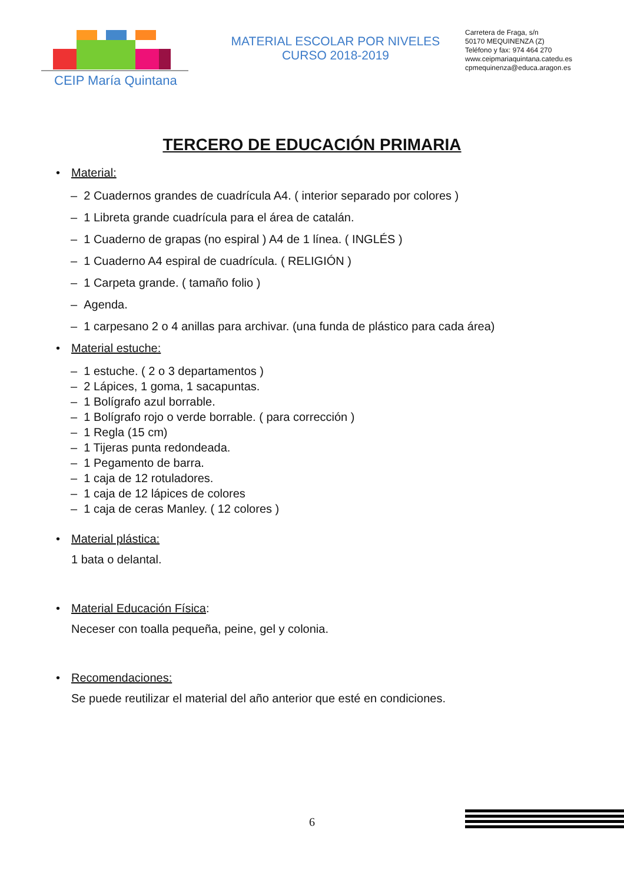CEIP María Quintana
MATERIAL ESCOLAR POR NIVELES
CURSO 2018-2019
Carretera de Fraga, s/n
50170 MEQUINENZA (Z)
Teléfono y fax: 974 464 270
www.ceipmariaquintana.catedu.es
cpmequinenza@educa.aragon.es
TERCERO DE EDUCACIÓN PRIMARIA
• Material:
– 2 Cuadernos grandes de cuadrícula A4. ( interior separado por colores )
– 1 Libreta grande cuadrícula para el área de catalán.
– 1 Cuaderno de grapas (no espiral ) A4 de 1 línea. ( INGLÉS )
– 1 Cuaderno A4 espiral de cuadrícula. ( RELIGIÓN )
– 1 Carpeta grande. ( tamaño folio )
– Agenda.
– 1 carpesano 2 o 4 anillas para archivar. (una funda de plástico para cada área)
• Material estuche:
– 1 estuche. ( 2 o 3 departamentos )
– 2 Lápices, 1 goma, 1 sacapuntas.
– 1 Bolígrafo azul borrable.
– 1 Bolígrafo rojo o verde borrable. ( para corrección )
– 1 Regla (15 cm)
– 1 Tijeras punta redondeada.
– 1 Pegamento de barra.
– 1 caja de 12 rotuladores.
– 1 caja de 12 lápices de colores
– 1 caja de ceras Manley. ( 12 colores )
• Material plástica:
1 bata o delantal.
• Material Educación Física:
Neceser con toalla pequeña, peine, gel y colonia.
• Recomendaciones:
Se puede reutilizar el material del año anterior que esté en condiciones.
6